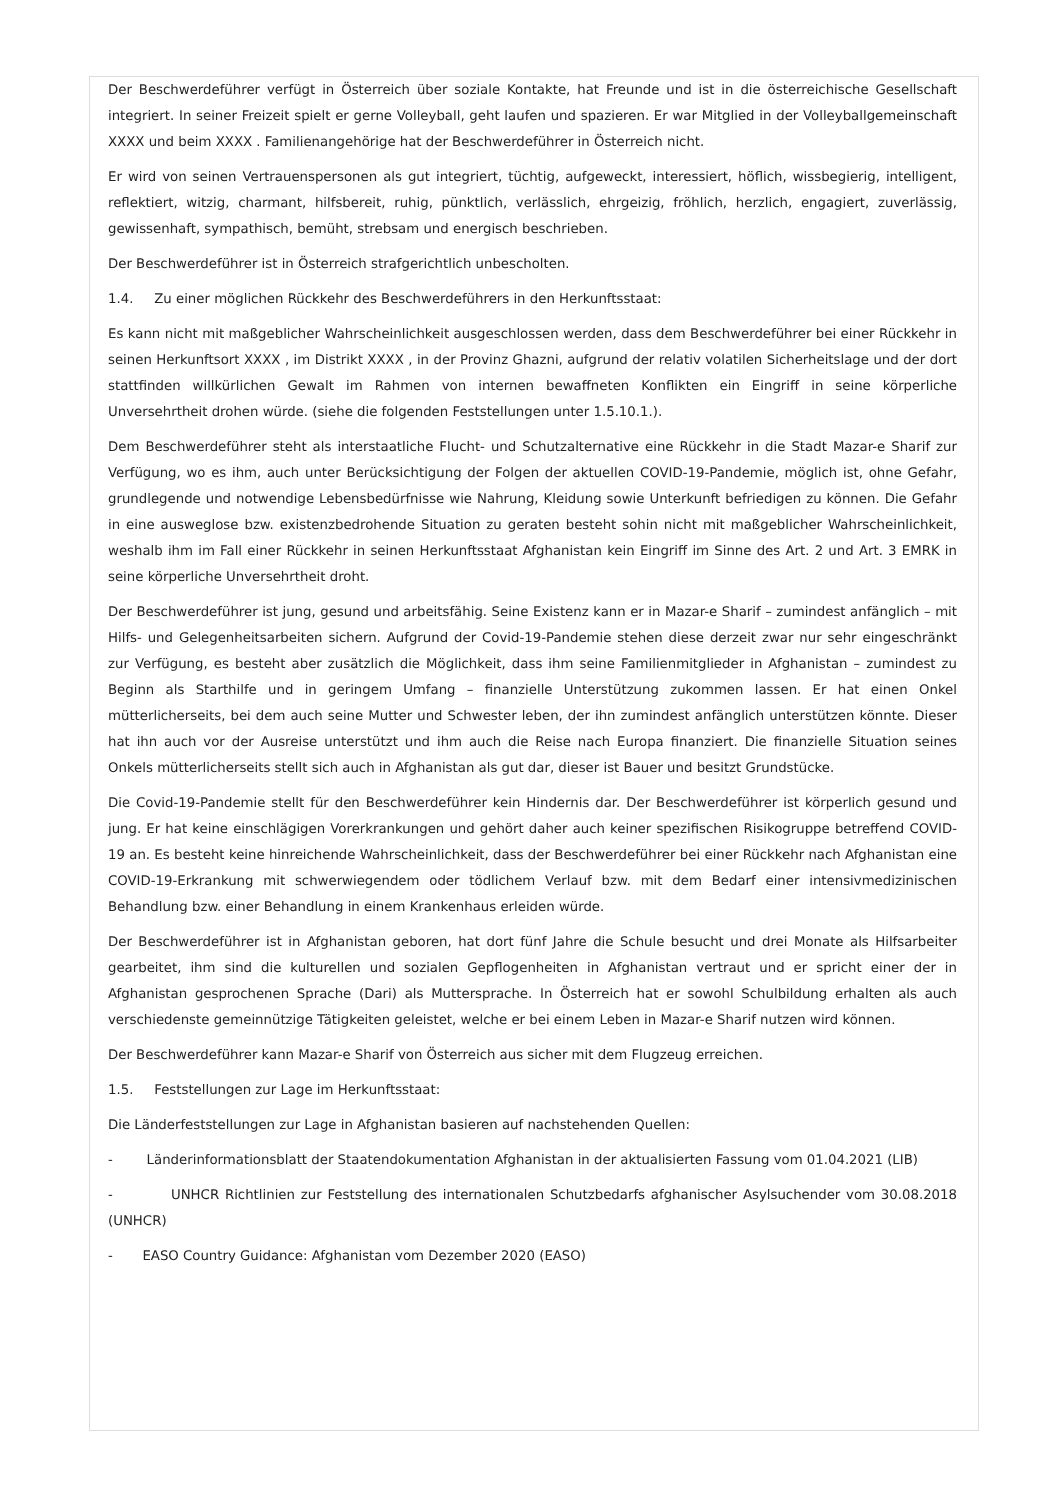Der Beschwerdeführer verfügt in Österreich über soziale Kontakte, hat Freunde und ist in die österreichische Gesellschaft integriert. In seiner Freizeit spielt er gerne Volleyball, geht laufen und spazieren. Er war Mitglied in der Volleyballgemeinschaft XXXX und beim XXXX . Familienangehörige hat der Beschwerdeführer in Österreich nicht.
Er wird von seinen Vertrauenspersonen als gut integriert, tüchtig, aufgeweckt, interessiert, höflich, wissbegierig, intelligent, reflektiert, witzig, charmant, hilfsbereit, ruhig, pünktlich, verlässlich, ehrgeizig, fröhlich, herzlich, engagiert, zuverlässig, gewissenhaft, sympathisch, bemüht, strebsam und energisch beschrieben.
Der Beschwerdeführer ist in Österreich strafgerichtlich unbescholten.
1.4. Zu einer möglichen Rückkehr des Beschwerdeführers in den Herkunftsstaat:
Es kann nicht mit maßgeblicher Wahrscheinlichkeit ausgeschlossen werden, dass dem Beschwerdeführer bei einer Rückkehr in seinen Herkunftsort XXXX , im Distrikt XXXX , in der Provinz Ghazni, aufgrund der relativ volatilen Sicherheitslage und der dort stattfinden willkürlichen Gewalt im Rahmen von internen bewaffneten Konflikten ein Eingriff in seine körperliche Unversehrtheit drohen würde. (siehe die folgenden Feststellungen unter 1.5.10.1.).
Dem Beschwerdeführer steht als interstaatliche Flucht- und Schutzalternative eine Rückkehr in die Stadt Mazar-e Sharif zur Verfügung, wo es ihm, auch unter Berücksichtigung der Folgen der aktuellen COVID-19-Pandemie, möglich ist, ohne Gefahr, grundlegende und notwendige Lebensbedürfnisse wie Nahrung, Kleidung sowie Unterkunft befriedigen zu können. Die Gefahr in eine ausweglose bzw. existenzbedrohende Situation zu geraten besteht sohin nicht mit maßgeblicher Wahrscheinlichkeit, weshalb ihm im Fall einer Rückkehr in seinen Herkunftsstaat Afghanistan kein Eingriff im Sinne des Art. 2 und Art. 3 EMRK in seine körperliche Unversehrtheit droht.
Der Beschwerdeführer ist jung, gesund und arbeitsfähig. Seine Existenz kann er in Mazar-e Sharif – zumindest anfänglich – mit Hilfs- und Gelegenheitsarbeiten sichern. Aufgrund der Covid-19-Pandemie stehen diese derzeit zwar nur sehr eingeschränkt zur Verfügung, es besteht aber zusätzlich die Möglichkeit, dass ihm seine Familienmitglieder in Afghanistan – zumindest zu Beginn als Starthilfe und in geringem Umfang – finanzielle Unterstützung zukommen lassen. Er hat einen Onkel mütterlicherseits, bei dem auch seine Mutter und Schwester leben, der ihn zumindest anfänglich unterstützen könnte. Dieser hat ihn auch vor der Ausreise unterstützt und ihm auch die Reise nach Europa finanziert. Die finanzielle Situation seines Onkels mütterlicherseits stellt sich auch in Afghanistan als gut dar, dieser ist Bauer und besitzt Grundstücke.
Die Covid-19-Pandemie stellt für den Beschwerdeführer kein Hindernis dar. Der Beschwerdeführer ist körperlich gesund und jung. Er hat keine einschlägigen Vorerkrankungen und gehört daher auch keiner spezifischen Risikogruppe betreffend COVID-19 an. Es besteht keine hinreichende Wahrscheinlichkeit, dass der Beschwerdeführer bei einer Rückkehr nach Afghanistan eine COVID-19-Erkrankung mit schwerwiegendem oder tödlichem Verlauf bzw. mit dem Bedarf einer intensivmedizinischen Behandlung bzw. einer Behandlung in einem Krankenhaus erleiden würde.
Der Beschwerdeführer ist in Afghanistan geboren, hat dort fünf Jahre die Schule besucht und drei Monate als Hilfsarbeiter gearbeitet, ihm sind die kulturellen und sozialen Gepflogenheiten in Afghanistan vertraut und er spricht einer der in Afghanistan gesprochenen Sprache (Dari) als Muttersprache. In Österreich hat er sowohl Schulbildung erhalten als auch verschiedenste gemeinnützige Tätigkeiten geleistet, welche er bei einem Leben in Mazar-e Sharif nutzen wird können.
Der Beschwerdeführer kann Mazar-e Sharif von Österreich aus sicher mit dem Flugzeug erreichen.
1.5. Feststellungen zur Lage im Herkunftsstaat:
Die Länderfeststellungen zur Lage in Afghanistan basieren auf nachstehenden Quellen:
- Länderinformationsblatt der Staatendokumentation Afghanistan in der aktualisierten Fassung vom 01.04.2021 (LIB)
- UNHCR Richtlinien zur Feststellung des internationalen Schutzbedarfs afghanischer Asylsuchender vom 30.08.2018 (UNHCR)
- EASO Country Guidance: Afghanistan vom Dezember 2020 (EASO)